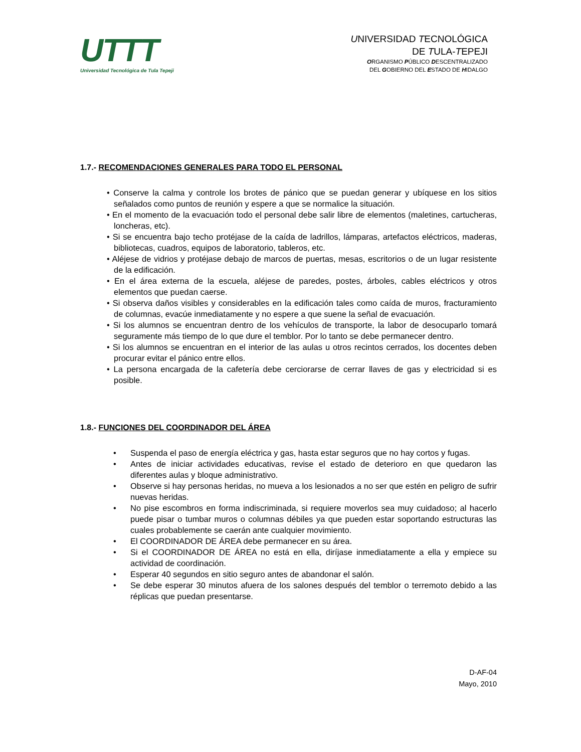UTTT
Universidad Tecnológica de Tula Tepeji
UNIVERSIDAD TECNOLÓGICA
DE TULA-TEPEJI
ORGANISMO PÚBLICO DESCENTRALIZADO
DEL GOBIERNO DEL ESTADO DE HIDALGO
1.7.- RECOMENDACIONES GENERALES PARA TODO EL PERSONAL
• Conserve la calma y controle los brotes de pánico que se puedan generar y ubíquese en los sitios señalados como puntos de reunión y espere a que se normalice la situación.
• En el momento de la evacuación todo el personal debe salir libre de elementos (maletines, cartucheras, loncheras, etc).
• Si se encuentra bajo techo protéjase de la caída de ladrillos, lámparas, artefactos eléctricos, maderas, bibliotecas, cuadros, equipos de laboratorio, tableros, etc.
• Aléjese de vidrios y protéjase debajo de marcos de puertas, mesas, escritorios o de un lugar resistente de la edificación.
• En el área externa de la escuela, aléjese de paredes, postes, árboles, cables eléctricos y otros elementos que puedan caerse.
• Si observa daños visibles y considerables en la edificación tales como caída de muros, fracturamiento de columnas, evacúe inmediatamente y no espere a que suene la señal de evacuación.
• Si los alumnos se encuentran dentro de los vehículos de transporte, la labor de desocuparlo tomará seguramente más tiempo de lo que dure el temblor. Por lo tanto se debe permanecer dentro.
• Si los alumnos se encuentran en el interior de las aulas u otros recintos cerrados, los docentes deben procurar evitar el pánico entre ellos.
• La persona encargada de la cafetería debe cerciorarse de cerrar llaves de gas y electricidad si es posible.
1.8.- FUNCIONES DEL COORDINADOR DEL ÁREA
• Suspenda el paso de energía eléctrica y gas, hasta estar seguros que no hay cortos y fugas.
• Antes de iniciar actividades educativas, revise el estado de deterioro en que quedaron las diferentes aulas y bloque administrativo.
• Observe si hay personas heridas, no mueva a los lesionados a no ser que estén en peligro de sufrir nuevas heridas.
• No pise escombros en forma indiscriminada, si requiere moverlos sea muy cuidadoso; al hacerlo puede pisar o tumbar muros o columnas débiles ya que pueden estar soportando estructuras las cuales probablemente se caerán ante cualquier movimiento.
• El COORDINADOR DE ÁREA debe permanecer en su área.
• Si el COORDINADOR DE ÁREA no está en ella, diríjase inmediatamente a ella y empiece su actividad de coordinación.
• Esperar 40 segundos en sitio seguro antes de abandonar el salón.
• Se debe esperar 30 minutos afuera de los salones después del temblor o terremoto debido a las réplicas que puedan presentarse.
D-AF-04
Mayo, 2010